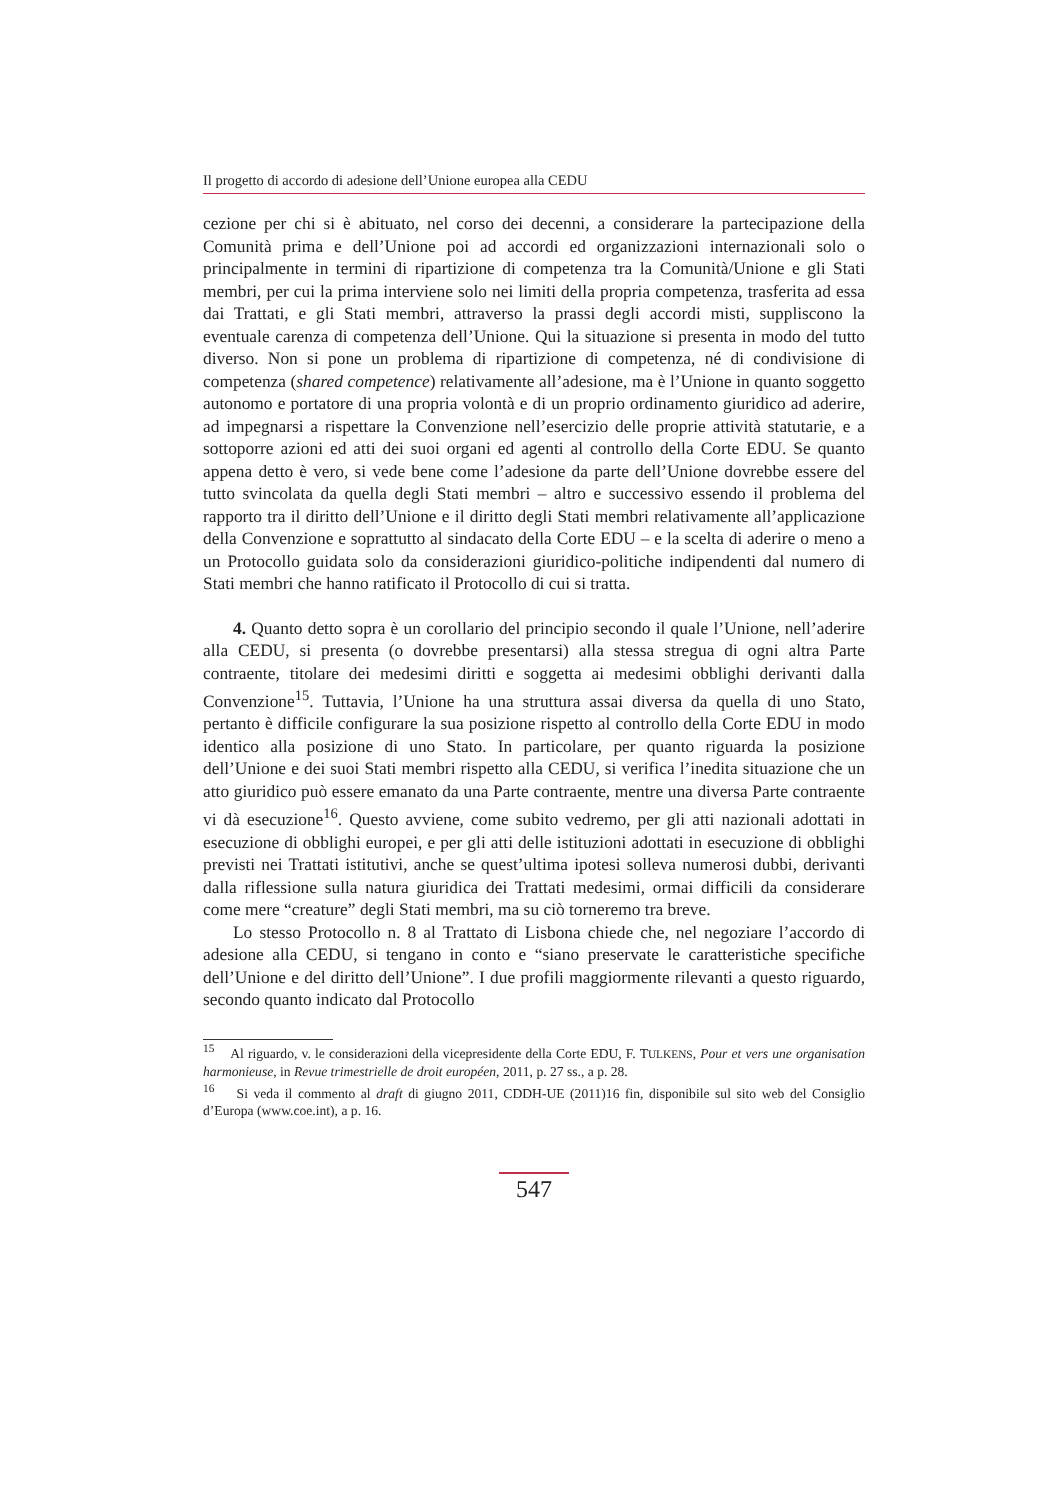Il progetto di accordo di adesione dell’Unione europea alla CEDU
cezione per chi si è abituato, nel corso dei decenni, a considerare la partecipazione della Comunità prima e dell’Unione poi ad accordi ed organizzazioni internazionali solo o principalmente in termini di ripartizione di competenza tra la Comunità/Unione e gli Stati membri, per cui la prima interviene solo nei limiti della propria competenza, trasferita ad essa dai Trattati, e gli Stati membri, attraverso la prassi degli accordi misti, suppliscono la eventuale carenza di competenza dell’Unione. Qui la situazione si presenta in modo del tutto diverso. Non si pone un problema di ripartizione di competenza, né di condivisione di competenza (shared competence) relativamente all’adesione, ma è l’Unione in quanto soggetto autonomo e portatore di una propria volontà e di un proprio ordinamento giuridico ad aderire, ad impegnarsi a rispettare la Convenzione nell’esercizio delle proprie attività statutarie, e a sottoporre azioni ed atti dei suoi organi ed agenti al controllo della Corte EDU. Se quanto appena detto è vero, si vede bene come l’adesione da parte dell’Unione dovrebbe essere del tutto svincolata da quella degli Stati membri – altro e successivo essendo il problema del rapporto tra il diritto dell’Unione e il diritto degli Stati membri relativamente all’applicazione della Convenzione e soprattutto al sindacato della Corte EDU – e la scelta di aderire o meno a un Protocollo guidata solo da considerazioni giuridico-politiche indipendenti dal numero di Stati membri che hanno ratificato il Protocollo di cui si tratta.
4. Quanto detto sopra è un corollario del principio secondo il quale l’Unione, nell’aderire alla CEDU, si presenta (o dovrebbe presentarsi) alla stessa stregua di ogni altra Parte contraente, titolare dei medesimi diritti e soggetta ai medesimi obblighi derivanti dalla Convenzione<sup>15</sup>. Tuttavia, l’Unione ha una struttura assai diversa da quella di uno Stato, pertanto è difficile configurare la sua posizione rispetto al controllo della Corte EDU in modo identico alla posizione di uno Stato. In particolare, per quanto riguarda la posizione dell’Unione e dei suoi Stati membri rispetto alla CEDU, si verifica l’inedita situazione che un atto giuridico può essere emanato da una Parte contraente, mentre una diversa Parte contraente vi dà esecuzione<sup>16</sup>. Questo avviene, come subito vedremo, per gli atti nazionali adottati in esecuzione di obblighi europei, e per gli atti delle istituzioni adottati in esecuzione di obblighi previsti nei Trattati istitutivi, anche se quest’ultima ipotesi solleva numerosi dubbi, derivanti dalla riflessione sulla natura giuridica dei Trattati medesimi, ormai difficili da considerare come mere “creature” degli Stati membri, ma su ciò torneremo tra breve.
Lo stesso Protocollo n. 8 al Trattato di Lisbona chiede che, nel negoziare l’accordo di adesione alla CEDU, si tengano in conto e “siano preservate le caratteristiche specifiche dell’Unione e del diritto dell’Unione”. I due profili maggiormente rilevanti a questo riguardo, secondo quanto indicato dal Protocollo
<sup>15</sup> Al riguardo, v. le considerazioni della vicepresidente della Corte EDU, F. TULKENS, Pour et vers une organisation harmonieuse, in Revue trimestrielle de droit européen, 2011, p. 27 ss., a p. 28.
<sup>16</sup> Si veda il commento al draft di giugno 2011, CDDH-UE (2011)16 fin, disponibile sul sito web del Consiglio d’Europa (www.coe.int), a p. 16.
547